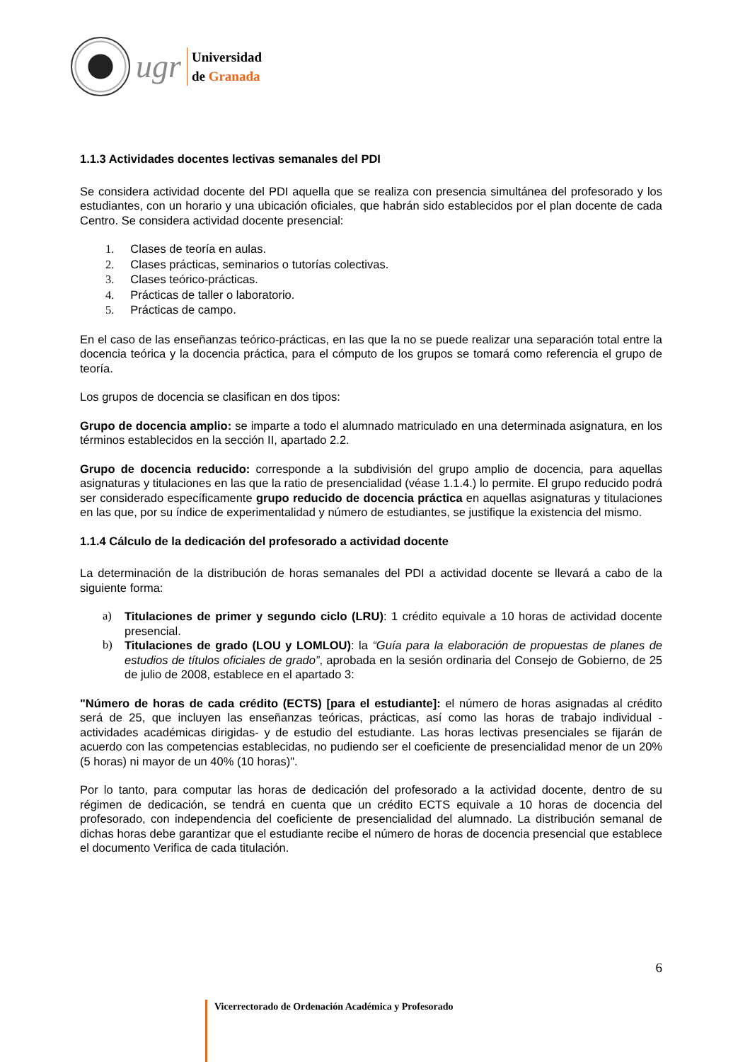ugr
Universidad
de Granada
1.1.3 Actividades docentes lectivas semanales del PDI
Se considera actividad docente del PDI aquella que se realiza con presencia simultánea del profesorado y los estudiantes, con un horario y una ubicación oficiales, que habrán sido establecidos por el plan docente de cada Centro. Se considera actividad docente presencial:
1. Clases de teoría en aulas.
2. Clases prácticas, seminarios o tutorías colectivas.
3. Clases teórico-prácticas.
4. Prácticas de taller o laboratorio.
5. Prácticas de campo.
En el caso de las enseñanzas teórico-prácticas, en las que la no se puede realizar una separación total entre la docencia teórica y la docencia práctica, para el cómputo de los grupos se tomará como referencia el grupo de teoría.
Los grupos de docencia se clasifican en dos tipos:
Grupo de docencia amplio: se imparte a todo el alumnado matriculado en una determinada asignatura, en los términos establecidos en la sección II, apartado 2.2.
Grupo de docencia reducido: corresponde a la subdivisión del grupo amplio de docencia, para aquellas asignaturas y titulaciones en las que la ratio de presencialidad (véase 1.1.4.) lo permite. El grupo reducido podrá ser considerado específicamente grupo reducido de docencia práctica en aquellas asignaturas y titulaciones en las que, por su índice de experimentalidad y número de estudiantes, se justifique la existencia del mismo.
1.1.4 Cálculo de la dedicación del profesorado a actividad docente
La determinación de la distribución de horas semanales del PDI a actividad docente se llevará a cabo de la siguiente forma:
a) Titulaciones de primer y segundo ciclo (LRU): 1 crédito equivale a 10 horas de actividad docente presencial.
b) Titulaciones de grado (LOU y LOMLOU): la “Guía para la elaboración de propuestas de planes de estudios de títulos oficiales de grado”, aprobada en la sesión ordinaria del Consejo de Gobierno, de 25 de julio de 2008, establece en el apartado 3:
"Número de horas de cada crédito (ECTS) [para el estudiante]: el número de horas asignadas al crédito será de 25, que incluyen las enseñanzas teóricas, prácticas, así como las horas de trabajo individual -actividades académicas dirigidas- y de estudio del estudiante. Las horas lectivas presenciales se fijarán de acuerdo con las competencias establecidas, no pudiendo ser el coeficiente de presencialidad menor de un 20% (5 horas) ni mayor de un 40% (10 horas)".
Por lo tanto, para computar las horas de dedicación del profesorado a la actividad docente, dentro de su régimen de dedicación, se tendrá en cuenta que un crédito ECTS equivale a 10 horas de docencia del profesorado, con independencia del coeficiente de presencialidad del alumnado. La distribución semanal de dichas horas debe garantizar que el estudiante recibe el número de horas de docencia presencial que establece el documento Verifica de cada titulación.
6
Vicerrectorado de Ordenación Académica y Profesorado